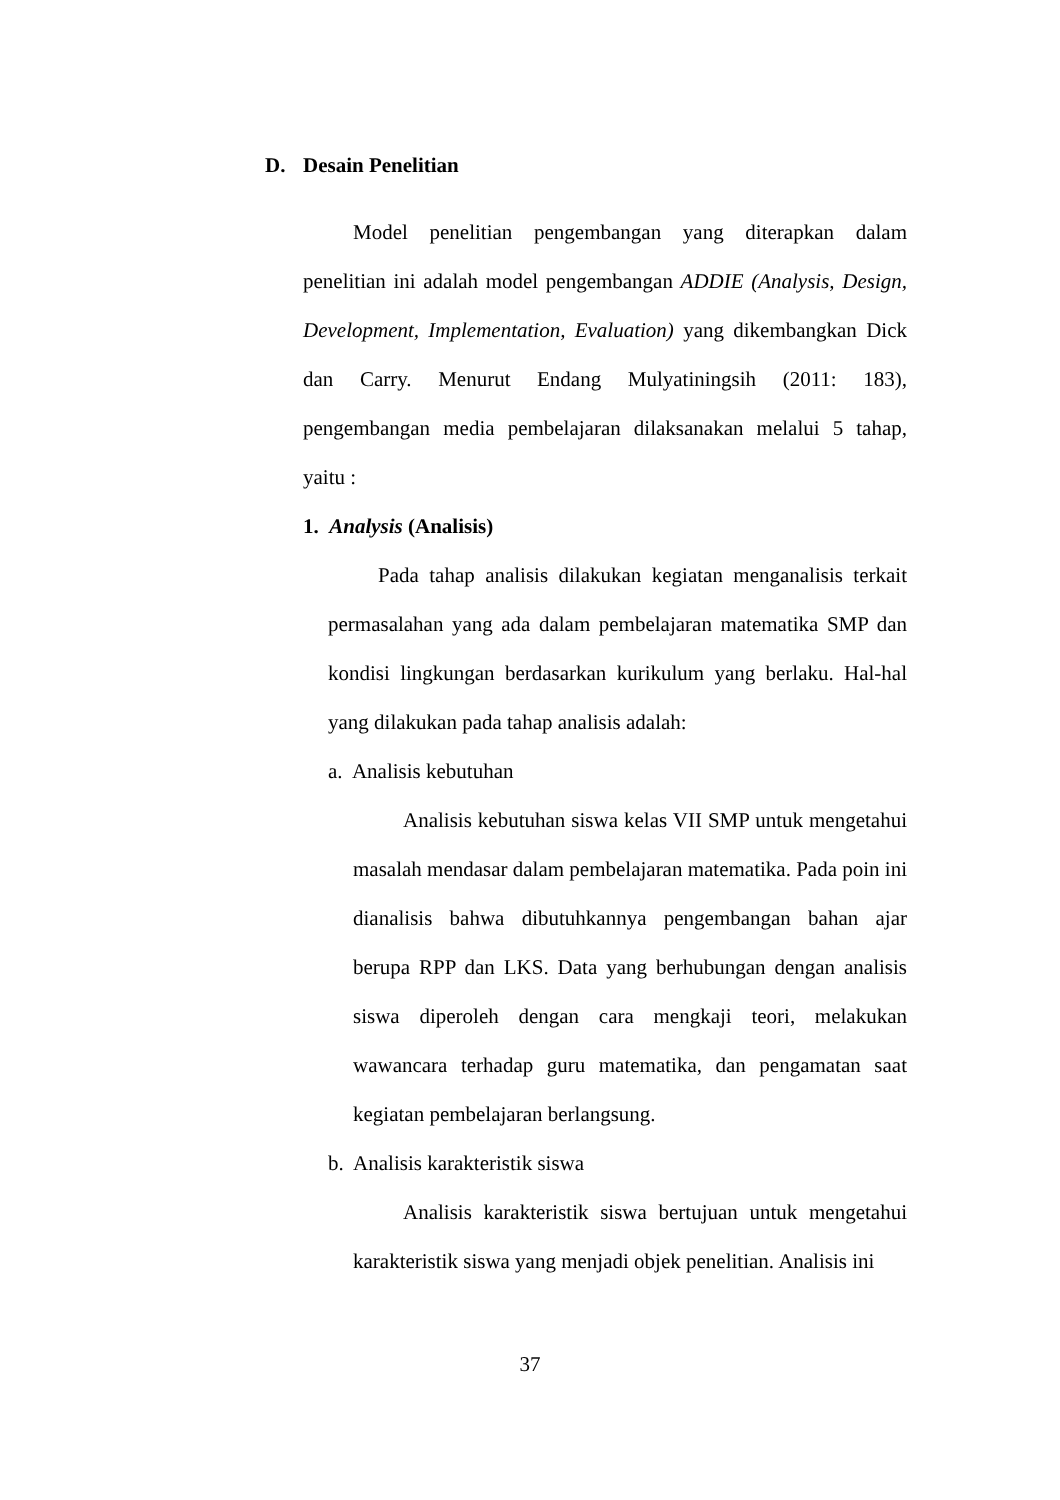D. Desain Penelitian
Model penelitian pengembangan yang diterapkan dalam penelitian ini adalah model pengembangan ADDIE (Analysis, Design, Development, Implementation, Evaluation) yang dikembangkan Dick dan Carry. Menurut Endang Mulyatiningsih (2011: 183), pengembangan media pembelajaran dilaksanakan melalui 5 tahap, yaitu :
1. Analysis (Analisis)
Pada tahap analisis dilakukan kegiatan menganalisis terkait permasalahan yang ada dalam pembelajaran matematika SMP dan kondisi lingkungan berdasarkan kurikulum yang berlaku. Hal-hal yang dilakukan pada tahap analisis adalah:
a. Analisis kebutuhan
Analisis kebutuhan siswa kelas VII SMP untuk mengetahui masalah mendasar dalam pembelajaran matematika. Pada poin ini dianalisis bahwa dibutuhkannya pengembangan bahan ajar berupa RPP dan LKS. Data yang berhubungan dengan analisis siswa diperoleh dengan cara mengkaji teori, melakukan wawancara terhadap guru matematika, dan pengamatan saat kegiatan pembelajaran berlangsung.
b. Analisis karakteristik siswa
Analisis karakteristik siswa bertujuan untuk mengetahui karakteristik siswa yang menjadi objek penelitian. Analisis ini
37